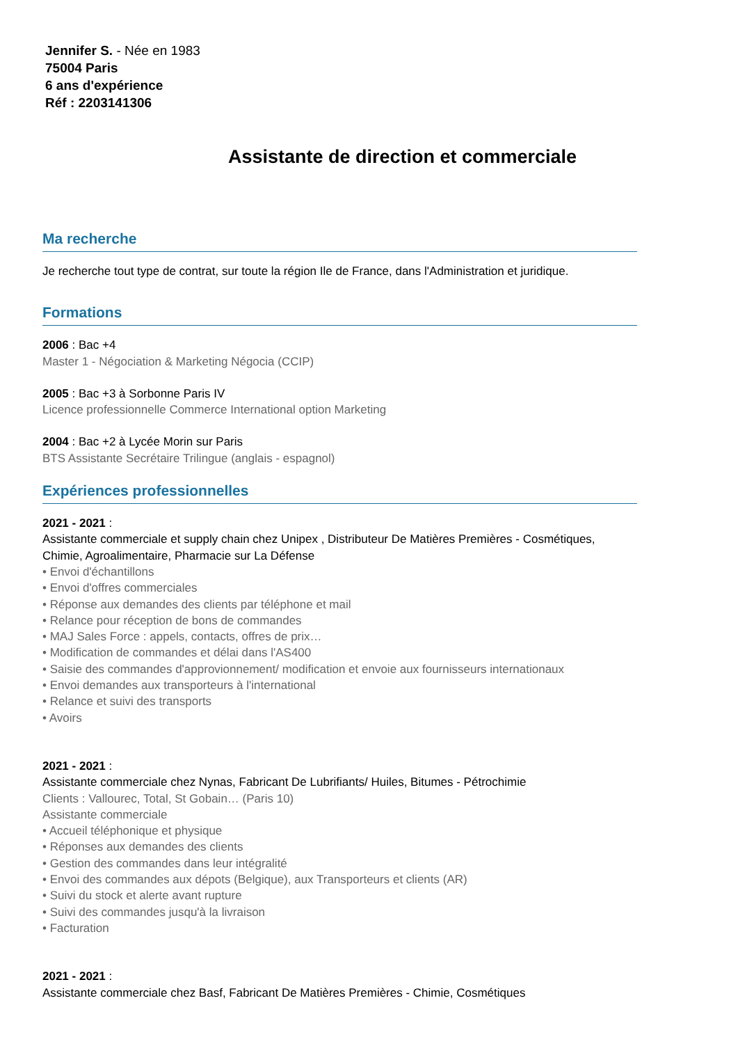Jennifer S. - Née en 1983
75004 Paris
6 ans d'expérience
Réf : 2203141306
Assistante de direction et commerciale
Ma recherche
Je recherche tout type de contrat, sur toute la région Ile de France, dans l'Administration et juridique.
Formations
2006 : Bac +4
Master 1 - Négociation & Marketing Négocia (CCIP)
2005 : Bac +3 à Sorbonne Paris IV
Licence professionnelle Commerce International option Marketing
2004 : Bac +2 à Lycée Morin sur Paris
BTS Assistante Secrétaire Trilingue (anglais - espagnol)
Expériences professionnelles
2021 - 2021 :
Assistante commerciale et supply chain chez Unipex , Distributeur De Matières Premières - Cosmétiques, Chimie, Agroalimentaire, Pharmacie sur La Défense
• Envoi d'échantillons
• Envoi d'offres commerciales
• Réponse aux demandes des clients par téléphone et mail
• Relance pour réception de bons de commandes
• MAJ Sales Force : appels, contacts, offres de prix…
• Modification de commandes et délai dans l'AS400
• Saisie des commandes d'approvionnement/ modification et envoie aux fournisseurs internationaux
• Envoi demandes aux transporteurs à l'international
• Relance et suivi des transports
• Avoirs
2021 - 2021 :
Assistante commerciale chez Nynas, Fabricant De Lubrifiants/ Huiles, Bitumes - Pétrochimie
Clients : Vallourec, Total, St Gobain… (Paris 10)
Assistante commerciale
• Accueil téléphonique et physique
• Réponses aux demandes des clients
• Gestion des commandes dans leur intégralité
• Envoi des commandes aux dépots (Belgique), aux Transporteurs et clients (AR)
• Suivi du stock et alerte avant rupture
• Suivi des commandes jusqu'à la livraison
• Facturation
2021 - 2021 :
Assistante commerciale chez Basf, Fabricant De Matières Premières - Chimie, Cosmétiques